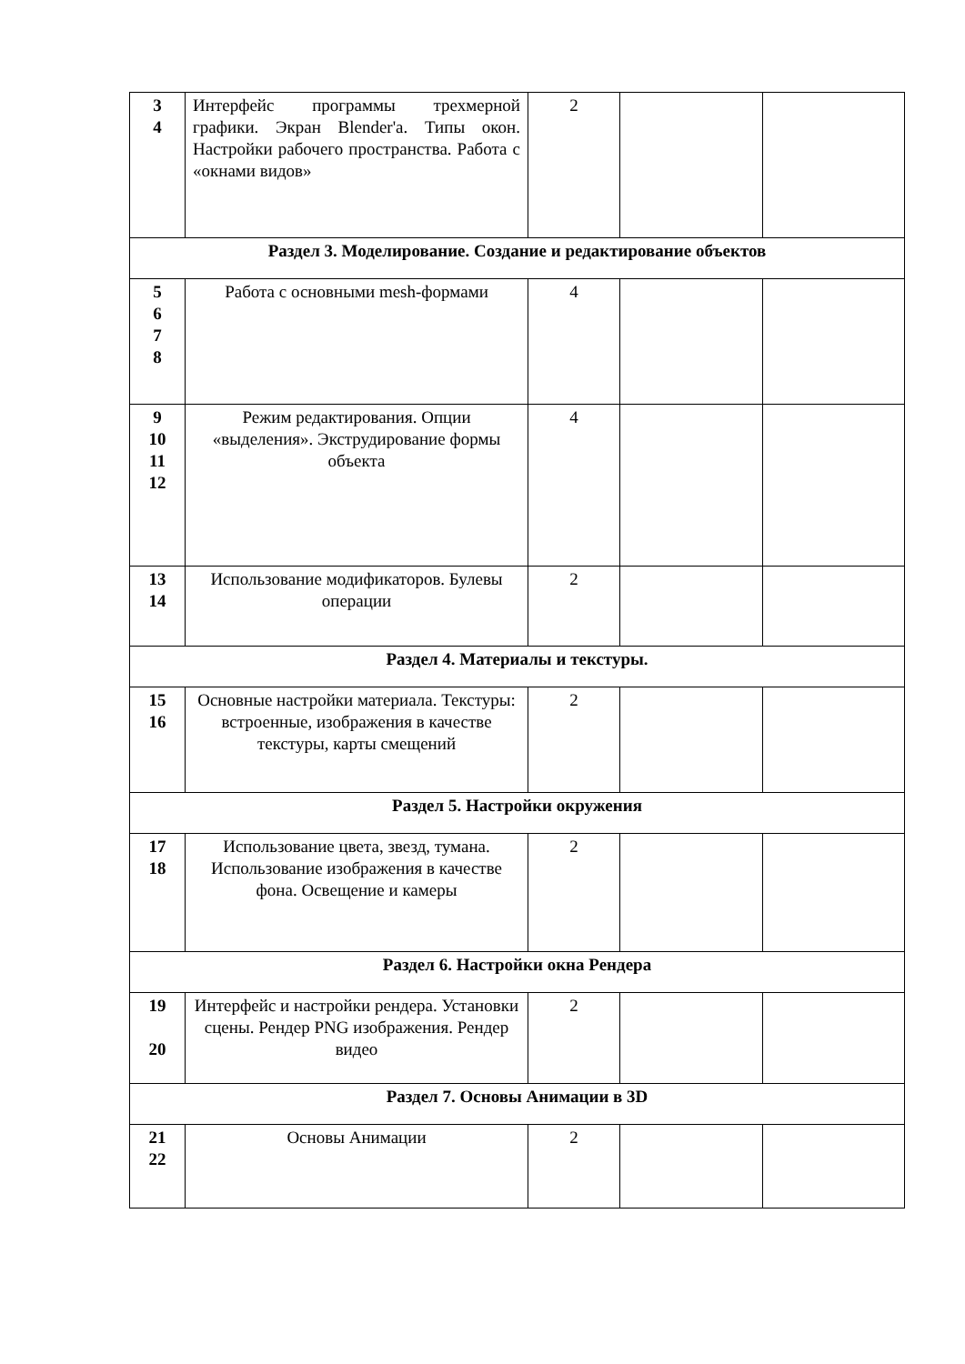| 3 4 | Интерфейс программы трехмерной графики. Экран Blender'a. Типы окон. Настройки рабочего пространства. Работа с «окнами видов» | 2 | | |
| Раздел 3. Моделирование. Создание и редактирование объектов | | | | |
| 5 6 7 8 | Работа с основными mesh-формами | 4 | | |
| 9 10 11 12 | Режим редактирования. Опции «выделения». Экструдирование формы объекта | 4 | | |
| 13 14 | Использование модификаторов. Булевы операции | 2 | | |
| Раздел 4. Материалы и текстуры. | | | | |
| 15 16 | Основные настройки материала. Текстуры: встроенные, изображения в качестве текстуры, карты смещений | 2 | | |
| Раздел 5. Настройки окружения | | | | |
| 17 18 | Использование цвета, звезд, тумана. Использование изображения в качестве фона. Освещение и камеры | 2 | | |
| Раздел 6. Настройки окна Рендера | | | | |
| 19 20 | Интерфейс и настройки рендера. Установки сцены. Рендер PNG изображения. Рендер видео | 2 | | |
| Раздел 7. Основы Анимации в 3D | | | | |
| 21 22 | Основы Анимации | 2 | | |